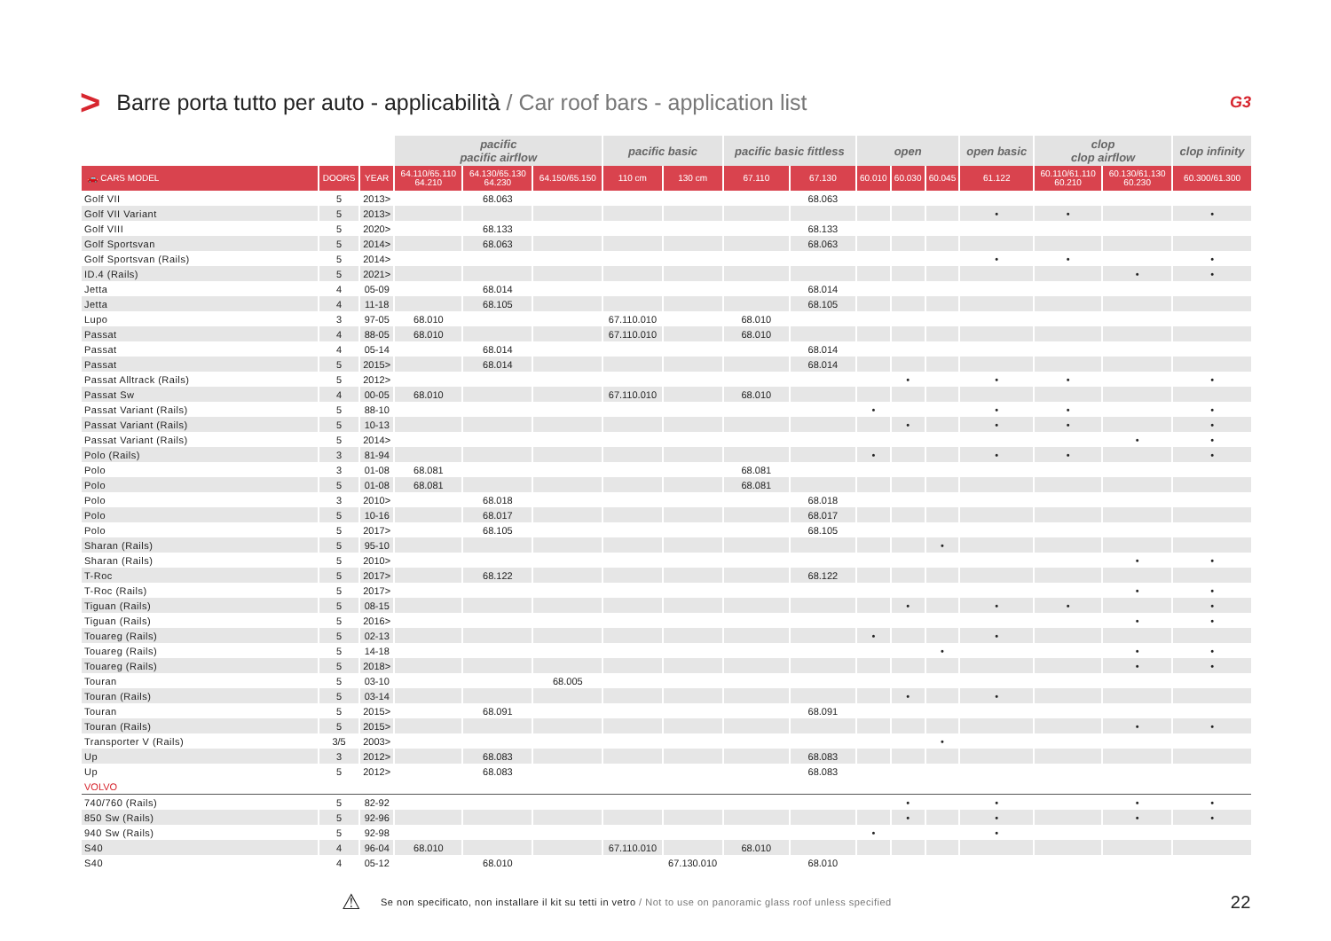> Barre porta tutto per auto - applicabilità / Car roof bars - application list G3
| | | | pacific pacific airflow | | | pacific basic | | pacific basic fittless | | open | | | open basic | clop clop airflow | | clop infinity |
| --- | --- | --- | --- | --- | --- | --- | --- | --- | --- | --- | --- | --- | --- | --- | --- | --- |
| 🚗 CARS MODEL | DOORS | YEAR | 64.110/65.110 64.210 | 64.130/65.130 64.230 | 64.150/65.150 | 110 cm | 130 cm | 67.110 | 67.130 | 60.010 | 60.030 | 60.045 | 61.122 | 60.110/61.110 60.210 | 60.130/61.130 60.230 | 60.300/61.300 |
| Golf VII | 5 | 2013> | | 68.063 | | | | | 68.063 | | | | | | | |
| Golf VII Variant | 5 | 2013> | | | | | | | | | | | • | • | | • |
| Golf VIII | 5 | 2020> | | 68.133 | | | | | 68.133 | | | | | | | |
| Golf Sportsvan | 5 | 2014> | | 68.063 | | | | | 68.063 | | | | | | | |
| Golf Sportsvan (Rails) | 5 | 2014> | | | | | | | | | | | • | • | | • |
| ID.4 (Rails) | 5 | 2021> | | | | | | | | | | | | | • | • |
| Jetta | 4 | 05-09 | | 68.014 | | | | | 68.014 | | | | | | | |
| Jetta | 4 | 11-18 | | 68.105 | | | | | 68.105 | | | | | | | |
| Lupo | 3 | 97-05 | 68.010 | | | 67.110.010 | | 68.010 | | | | | | | | |
| Passat | 4 | 88-05 | 68.010 | | | 67.110.010 | | 68.010 | | | | | | | | |
| Passat | 4 | 05-14 | | 68.014 | | | | | 68.014 | | | | | | | |
| Passat | 5 | 2015> | | 68.014 | | | | | 68.014 | | | | | | | |
| Passat Alltrack (Rails) | 5 | 2012> | | | | | | | | | • | | • | • | | • |
| Passat Sw | 4 | 00-05 | 68.010 | | | 67.110.010 | | 68.010 | | | | | | | | |
| Passat Variant (Rails) | 5 | 88-10 | | | | | | | | • | | | • | • | | • |
| Passat Variant (Rails) | 5 | 10-13 | | | | | | | | | • | | • | • | | • |
| Passat Variant (Rails) | 5 | 2014> | | | | | | | | | | | | | • | • |
| Polo (Rails) | 3 | 81-94 | | | | | | | | • | | | • | • | | • |
| Polo | 3 | 01-08 | 68.081 | | | | | 68.081 | | | | | | | | |
| Polo | 5 | 01-08 | 68.081 | | | | | 68.081 | | | | | | | | |
| Polo | 3 | 2010> | | 68.018 | | | | | 68.018 | | | | | | | |
| Polo | 5 | 10-16 | | 68.017 | | | | | 68.017 | | | | | | | |
| Polo | 5 | 2017> | | 68.105 | | | | | 68.105 | | | | | | | |
| Sharan (Rails) | 5 | 95-10 | | | | | | | | | | • | | | | |
| Sharan (Rails) | 5 | 2010> | | | | | | | | | | | | | • | • |
| T-Roc | 5 | 2017> | | 68.122 | | | | | 68.122 | | | | | | | |
| T-Roc (Rails) | 5 | 2017> | | | | | | | | | | | | | • | • |
| Tiguan (Rails) | 5 | 08-15 | | | | | | | | | • | | • | • | | • |
| Tiguan (Rails) | 5 | 2016> | | | | | | | | | | | | | • | • |
| Touareg (Rails) | 5 | 02-13 | | | | | | | | • | | | • | | | |
| Touareg (Rails) | 5 | 14-18 | | | | | | | | | | • | | | • | • |
| Touareg (Rails) | 5 | 2018> | | | | | | | | | | | | | • | • |
| Touran | 5 | 03-10 | | | 68.005 | | | | | | | | | | | |
| Touran (Rails) | 5 | 03-14 | | | | | | | | | • | | • | | | |
| Touran | 5 | 2015> | | 68.091 | | | | | 68.091 | | | | | | | |
| Touran (Rails) | 5 | 2015> | | | | | | | | | | | | | • | • |
| Transporter V (Rails) | 3/5 | 2003> | | | | | | | | | | • | | | | |
| Up | 3 | 2012> | | 68.083 | | | | | 68.083 | | | | | | | |
| Up | 5 | 2012> | | 68.083 | | | | | 68.083 | | | | | | | |
| VOLVO | | | | | | | | | | | | | | | | |
| 740/760 (Rails) | 5 | 82-92 | | | | | | | | | • | | • | | • | • |
| 850 Sw (Rails) | 5 | 92-96 | | | | | | | | | • | | • | | • | • |
| 940 Sw (Rails) | 5 | 92-98 | | | | | | | | • | | | • | | | |
| S40 | 4 | 96-04 | 68.010 | | | 67.110.010 | | 68.010 | | | | | | | | |
| S40 | 4 | 05-12 | | 68.010 | | | 67.130.010 | | 68.010 | | | | | | | |
⚠ Se non specificato, non installare il kit su tetti in vetro / Not to use on panoramic glass roof unless specified 22